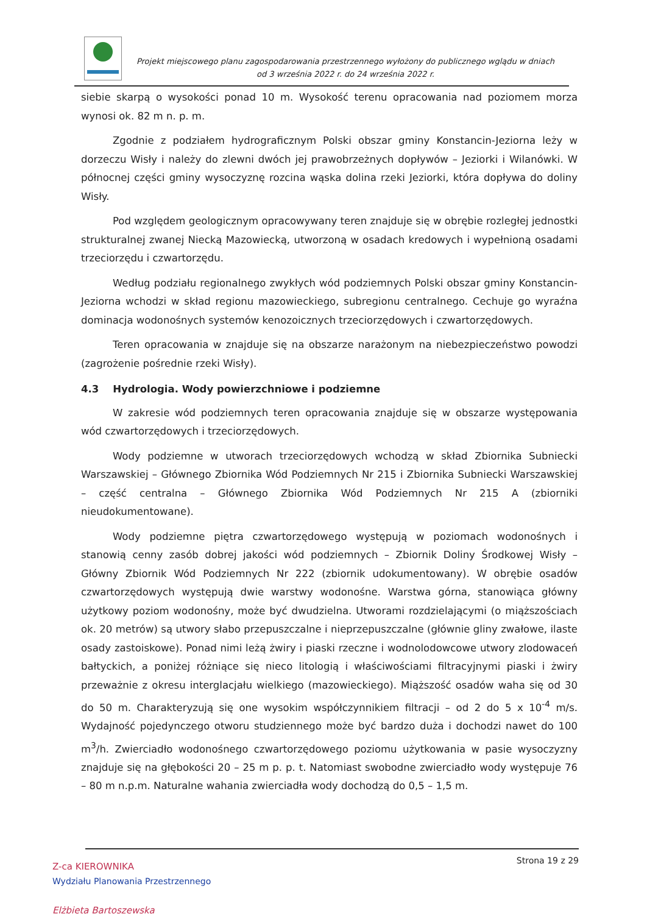Projekt miejscowego planu zagospodarowania przestrzennego wyłożony do publicznego wglądu w dniach
od 3 września 2022 r. do 24 września 2022 r.
siebie skarpą o wysokości ponad 10 m. Wysokość terenu opracowania nad poziomem morza wynosi ok. 82 m n. p. m.
Zgodnie z podziałem hydrograficznym Polski obszar gminy Konstancin-Jeziorna leży w dorzeczu Wisły i należy do zlewni dwóch jej prawobrzeżnych dopływów – Jeziorki i Wilanówki. W północnej części gminy wysoczyznę rozcina wąska dolina rzeki Jeziorki, która dopływa do doliny Wisły.
Pod względem geologicznym opracowywany teren znajduje się w obrębie rozległej jednostki strukturalnej zwanej Niecką Mazowiecką, utworzoną w osadach kredowych i wypełnioną osadami trzeciorzędu i czwartorzędu.
Według podziału regionalnego zwykłych wód podziemnych Polski obszar gminy Konstancin-Jeziorna wchodzi w skład regionu mazowieckiego, subregionu centralnego. Cechuje go wyraźna dominacja wodonośnych systemów kenozoicznych trzeciorzędowych i czwartorzędowych.
Teren opracowania w znajduje się na obszarze narażonym na niebezpieczeństwo powodzi (zagrożenie pośrednie rzeki Wisły).
4.3 Hydrologia. Wody powierzchniowe i podziemne
W zakresie wód podziemnych teren opracowania znajduje się w obszarze występowania wód czwartorzędowych i trzeciorzędowych.
Wody podziemne w utworach trzeciorzędowych wchodzą w skład Zbiornika Subniecki Warszawskiej – Głównego Zbiornika Wód Podziemnych Nr 215 i Zbiornika Subniecki Warszawskiej – część centralna – Głównego Zbiornika Wód Podziemnych Nr 215 A (zbiorniki nieudokumentowane).
Wody podziemne piętra czwartorzędowego występują w poziomach wodonośnych i stanowią cenny zasób dobrej jakości wód podziemnych – Zbiornik Doliny Środkowej Wisły – Główny Zbiornik Wód Podziemnych Nr 222 (zbiornik udokumentowany). W obrębie osadów czwartorzędowych występują dwie warstwy wodonośne. Warstwa górna, stanowiąca główny użytkowy poziom wodonośny, może być dwudzielna. Utworami rozdzielającymi (o miąższościach ok. 20 metrów) są utwory słabo przepuszczalne i nieprzepuszczalne (głównie gliny zwałowe, ilaste osady zastoiskowe). Ponad nimi leżą żwiry i piaski rzeczne i wodnolodowcowe utwory zlodowaceń bałtyckich, a poniżej różniące się nieco litologią i właściwościami filtracyjnymi piaski i żwiry przeważnie z okresu interglacjału wielkiego (mazowieckiego). Miąższość osadów waha się od 30 do 50 m. Charakteryzują się one wysokim współczynnikiem filtracji – od 2 do 5 x 10<sup>-4</sup> m/s. Wydajność pojedynczego otworu studziennego może być bardzo duża i dochodzi nawet do 100 m<sup>3</sup>/h. Zwierciadło wodonośnego czwartorzędowego poziomu użytkowania w pasie wysoczyzny znajduje się na głębokości 20 – 25 m p. p. t. Natomiast swobodne zwierciadło wody występuje 76 – 80 m n.p.m. Naturalne wahania zwierciadła wody dochodzą do 0,5 – 1,5 m.
Strona 19 z 29
Z-ca KIEROWNIKA
Wydziału Planowania Przestrzennego
Elżbieta Bartoszewska